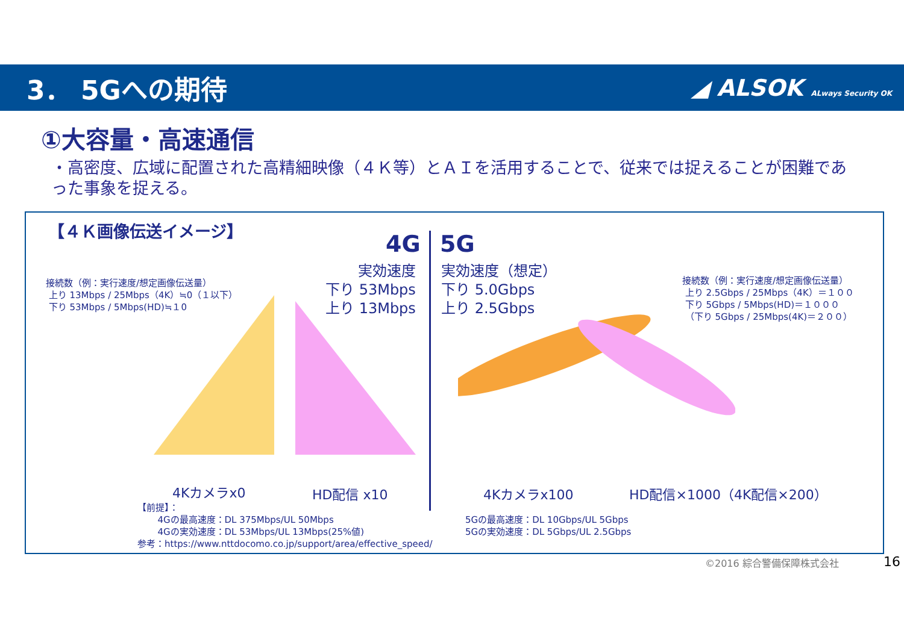3． 5Gへの期待
◢ ALSOK ALways Security OK
①大容量・高速通信
・高密度、広域に配置された高精細映像（４Ｋ等）とＡＩを活用することで、従来では捉えることが困難であった事象を捉える。
【４Ｋ画像伝送イメージ】
4G 5G
接続数（例：実行速度/想定画像伝送量）
上り 13Mbps / 25Mbps（4K）≒0（１以下）
下り 53Mbps / 5Mbps(HD)≒１0
実効速度
下り 53Mbps
上り 13Mbps
実効速度（想定）
下り 5.0Gbps
上り 2.5Gbps
接続数（例：実行速度/想定画像伝送量）
上り 2.5Gbps / 25Mbps（4K）＝１００
下り 5Gbps / 5Mbps(HD)＝１０００
（下り 5Gbps / 25Mbps(4K)＝２００）
4Kカメラx0 HD配信 x10 4Kカメラx100 HD配信×1000（4K配信×200）
【前提】：
4Gの最高速度：DL 375Mbps/UL 50Mbps
4Gの実効速度：DL 53Mbps/UL 13Mbps(25%値)
参考：https://www.nttdocomo.co.jp/support/area/effective_speed/
5Gの最高速度：DL 10Gbps/UL 5Gbps
5Gの実効速度：DL 5Gbps/UL 2.5Gbps
©2016 綜合警備保障株式会社 16